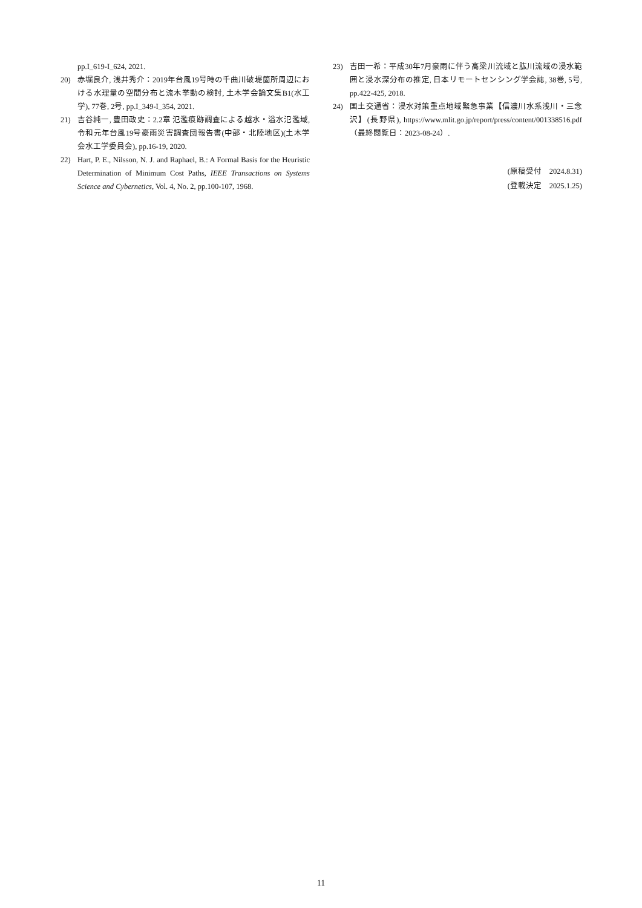pp.I_619-I_624, 2021.
20) 赤堀良介, 浅井秀介：2019年台風19号時の千曲川破堤箇所周辺における水理量の空間分布と流木挙動の検討, 土木学会論文集B1(水工学), 77巻, 2号, pp.I_349-I_354, 2021.
21) 吉谷純一, 豊田政史：2.2章 氾濫痕跡調査による越水・溢水氾濫域, 令和元年台風19号豪雨災害調査団報告書(中部・北陸地区)(土木学会水工学委員会), pp.16-19, 2020.
22) Hart, P. E., Nilsson, N. J. and Raphael, B.: A Formal Basis for the Heuristic Determination of Minimum Cost Paths, IEEE Transactions on Systems Science and Cybernetics, Vol. 4, No. 2, pp.100-107, 1968.
23) 吉田一希：平成30年7月豪雨に伴う高梁川流域と肱川流域の浸水範囲と浸水深分布の推定, 日本リモートセンシング学会誌, 38巻, 5号, pp.422-425, 2018.
24) 国土交通省：浸水対策重点地域緊急事業【信濃川水系浅川・三念沢】(長野県), https://www.mlit.go.jp/report/press/content/001338516.pdf（最終閲覧日：2023-08-24）.
(原稿受付　2024.8.31)
(登載決定　2025.1.25)
11